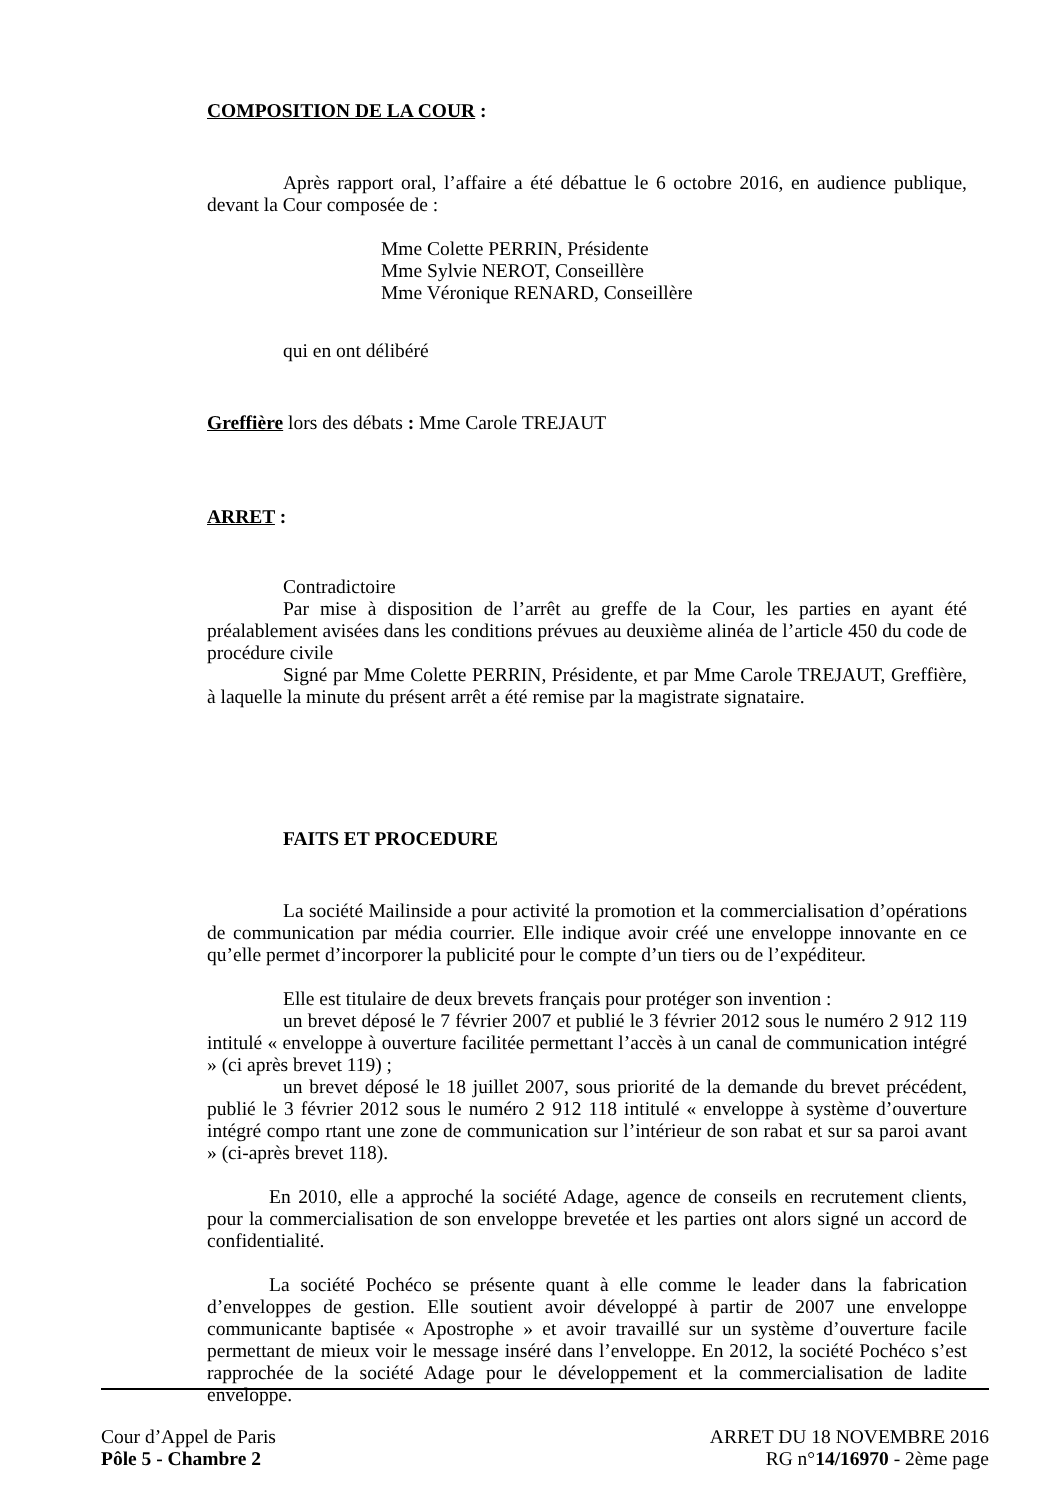COMPOSITION DE LA COUR :
Après rapport oral, l’affaire a été débattue le 6 octobre 2016, en audience publique, devant la Cour composée de :
Mme Colette PERRIN, Présidente
Mme Sylvie NEROT, Conseillère
Mme Véronique RENARD, Conseillère
qui en ont délibéré
Greffière lors des débats : Mme Carole TREJAUT
ARRET :
Contradictoire
Par mise à disposition de l’arrêt au greffe de la Cour, les parties en ayant été préalablement avisées dans les conditions prévues au deuxième alinéa de l’article 450 du code de procédure civile
Signé par Mme Colette PERRIN, Présidente, et par Mme Carole TREJAUT, Greffière, à laquelle la minute du présent arrêt a été remise par la magistrate signataire.
FAITS ET PROCEDURE
La société Mailinside a pour activité la promotion et la commercialisation d’opérations de communication par média courrier. Elle indique avoir créé une enveloppe innovante en ce qu’elle permet d’incorporer la publicité pour le compte d’un tiers ou de l’expéditeur.
Elle est titulaire de deux brevets français pour protéger son invention :
un brevet déposé le 7 février 2007 et publié le 3 février 2012 sous le numéro 2 912 119 intitulé « enveloppe à ouverture facilitée permettant l’accès à un canal de communication intégré » (ci après brevet 119) ;
un brevet déposé le 18 juillet 2007, sous priorité de la demande du brevet précédent, publié le 3 février 2012 sous le numéro 2 912 118 intitulé « enveloppe à système d’ouverture intégré compo rtant une zone de communication sur l’intérieur de son rabat et sur sa paroi avant » (ci-après brevet 118).
En 2010, elle a approché la société Adage, agence de conseils en recrutement clients, pour la commercialisation de son enveloppe brevetée et les parties ont alors signé un accord de confidentialité.
La société Pochéco se présente quant à elle comme le leader dans la fabrication d’enveloppes de gestion. Elle soutient avoir développé à partir de 2007 une enveloppe communicante baptisée « Apostrophe » et avoir travaillé sur un système d’ouverture facile permettant de mieux voir le message inséré dans l’enveloppe. En 2012, la société Pochéco s’est rapprochée de la société Adage pour le développement et la commercialisation de ladite enveloppe.
Cour d’Appel de Paris
Pôle 5 - Chambre 2
ARRET DU 18 NOVEMBRE 2016
RG n°14/16970 - 2ème page